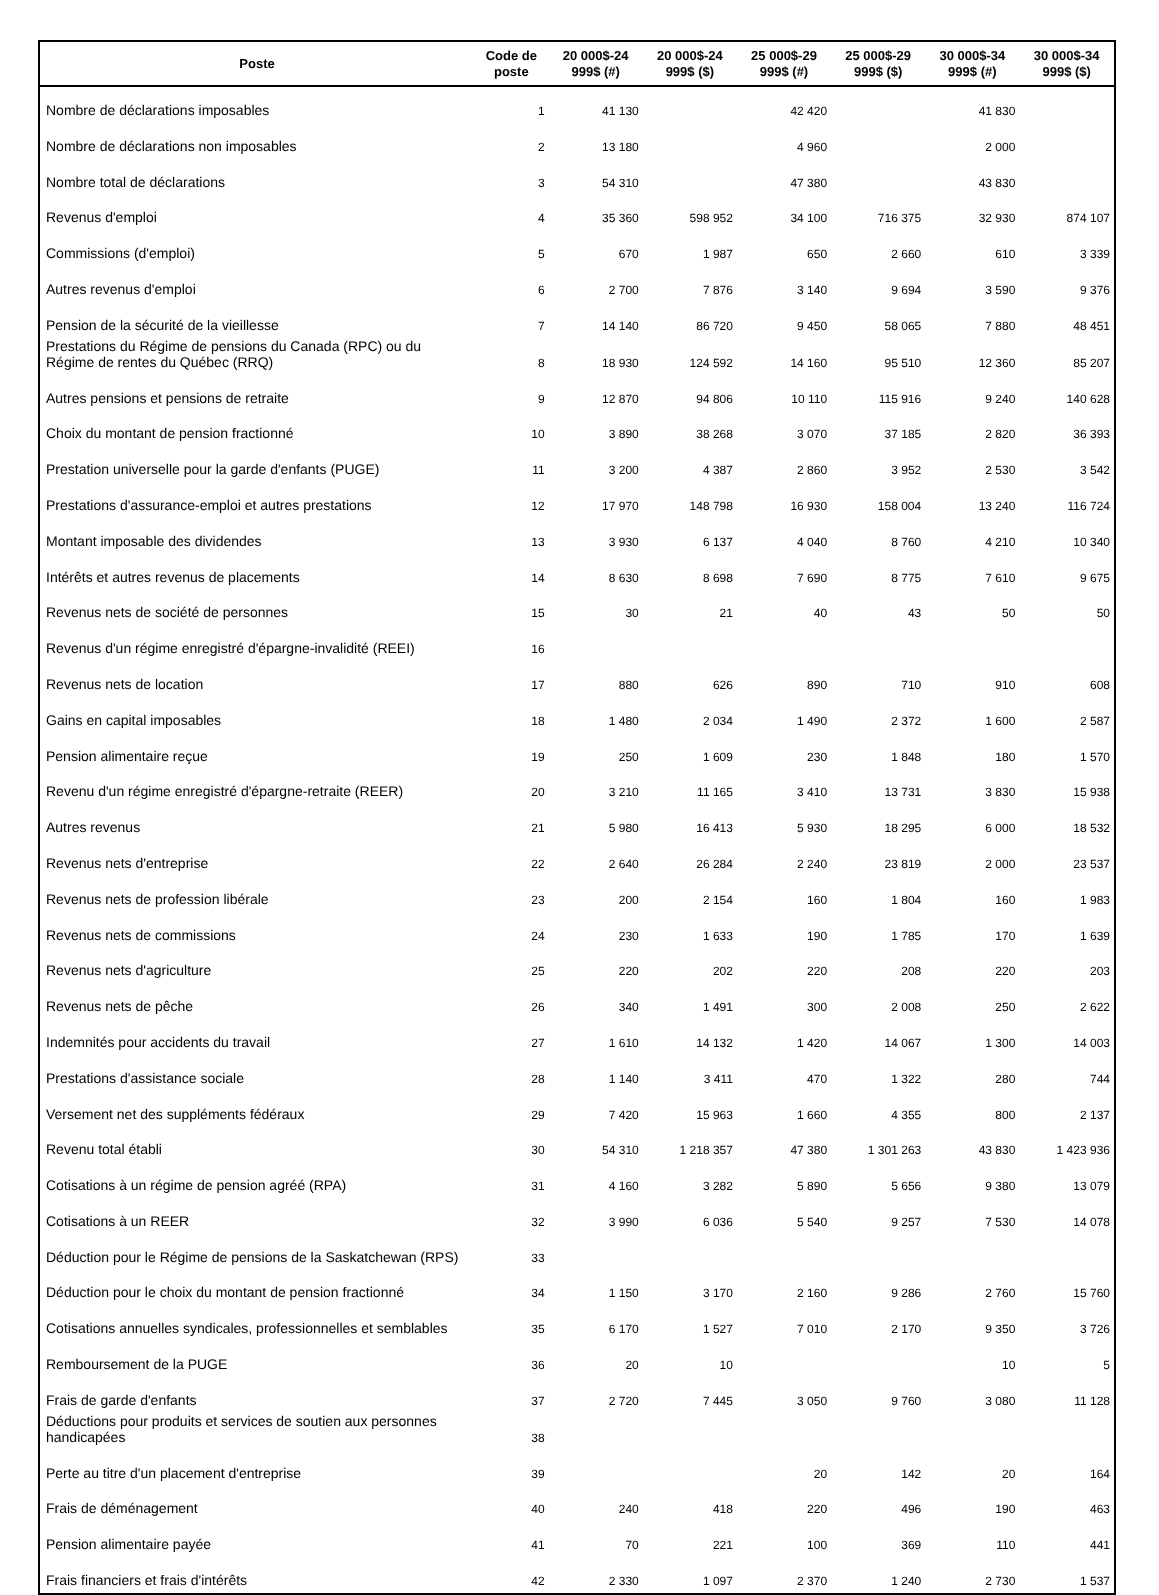| Poste | Code de poste | 20 000$-24 999$ (#) | 20 000$-24 999$ ($) | 25 000$-29 999$ (#) | 25 000$-29 999$ ($) | 30 000$-34 999$ (#) | 30 000$-34 999$ ($) |
| --- | --- | --- | --- | --- | --- | --- | --- |
| Nombre de déclarations imposables | 1 | 41 130 | | 42 420 | | 41 830 | |
| Nombre de déclarations non imposables | 2 | 13 180 | | 4 960 | | 2 000 | |
| Nombre total de déclarations | 3 | 54 310 | | 47 380 | | 43 830 | |
| Revenus d'emploi | 4 | 35 360 | 598 952 | 34 100 | 716 375 | 32 930 | 874 107 |
| Commissions (d'emploi) | 5 | 670 | 1 987 | 650 | 2 660 | 610 | 3 339 |
| Autres revenus d'emploi | 6 | 2 700 | 7 876 | 3 140 | 9 694 | 3 590 | 9 376 |
| Pension de la sécurité de la vieillesse | 7 | 14 140 | 86 720 | 9 450 | 58 065 | 7 880 | 48 451 |
| Prestations du Régime de pensions du Canada (RPC) ou du Régime de rentes du Québec (RRQ) | 8 | 18 930 | 124 592 | 14 160 | 95 510 | 12 360 | 85 207 |
| Autres pensions et pensions de retraite | 9 | 12 870 | 94 806 | 10 110 | 115 916 | 9 240 | 140 628 |
| Choix du montant de pension fractionné | 10 | 3 890 | 38 268 | 3 070 | 37 185 | 2 820 | 36 393 |
| Prestation universelle pour la garde d'enfants (PUGE) | 11 | 3 200 | 4 387 | 2 860 | 3 952 | 2 530 | 3 542 |
| Prestations d'assurance-emploi et autres prestations | 12 | 17 970 | 148 798 | 16 930 | 158 004 | 13 240 | 116 724 |
| Montant imposable des dividendes | 13 | 3 930 | 6 137 | 4 040 | 8 760 | 4 210 | 10 340 |
| Intérêts et autres revenus de placements | 14 | 8 630 | 8 698 | 7 690 | 8 775 | 7 610 | 9 675 |
| Revenus nets de société de personnes | 15 | 30 | 21 | 40 | 43 | 50 | 50 |
| Revenus d'un régime enregistré d'épargne-invalidité (REEI) | 16 | | | | | | |
| Revenus nets de location | 17 | 880 | 626 | 890 | 710 | 910 | 608 |
| Gains en capital imposables | 18 | 1 480 | 2 034 | 1 490 | 2 372 | 1 600 | 2 587 |
| Pension alimentaire reçue | 19 | 250 | 1 609 | 230 | 1 848 | 180 | 1 570 |
| Revenu d'un régime enregistré d'épargne-retraite (REER) | 20 | 3 210 | 11 165 | 3 410 | 13 731 | 3 830 | 15 938 |
| Autres revenus | 21 | 5 980 | 16 413 | 5 930 | 18 295 | 6 000 | 18 532 |
| Revenus nets d'entreprise | 22 | 2 640 | 26 284 | 2 240 | 23 819 | 2 000 | 23 537 |
| Revenus nets de profession libérale | 23 | 200 | 2 154 | 160 | 1 804 | 160 | 1 983 |
| Revenus nets de commissions | 24 | 230 | 1 633 | 190 | 1 785 | 170 | 1 639 |
| Revenus nets d'agriculture | 25 | 220 | 202 | 220 | 208 | 220 | 203 |
| Revenus nets de pêche | 26 | 340 | 1 491 | 300 | 2 008 | 250 | 2 622 |
| Indemnités pour accidents du travail | 27 | 1 610 | 14 132 | 1 420 | 14 067 | 1 300 | 14 003 |
| Prestations d'assistance sociale | 28 | 1 140 | 3 411 | 470 | 1 322 | 280 | 744 |
| Versement net des suppléments fédéraux | 29 | 7 420 | 15 963 | 1 660 | 4 355 | 800 | 2 137 |
| Revenu total établi | 30 | 54 310 | 1 218 357 | 47 380 | 1 301 263 | 43 830 | 1 423 936 |
| Cotisations à un régime de pension agréé (RPA) | 31 | 4 160 | 3 282 | 5 890 | 5 656 | 9 380 | 13 079 |
| Cotisations à un REER | 32 | 3 990 | 6 036 | 5 540 | 9 257 | 7 530 | 14 078 |
| Déduction pour le Régime de pensions de la Saskatchewan (RPS) | 33 | | | | | | |
| Déduction pour le choix du montant de pension fractionné | 34 | 1 150 | 3 170 | 2 160 | 9 286 | 2 760 | 15 760 |
| Cotisations annuelles syndicales, professionnelles et semblables | 35 | 6 170 | 1 527 | 7 010 | 2 170 | 9 350 | 3 726 |
| Remboursement de la PUGE | 36 | 20 | 10 | | | 10 | 5 |
| Frais de garde d'enfants | 37 | 2 720 | 7 445 | 3 050 | 9 760 | 3 080 | 11 128 |
| Déductions pour produits et services de soutien aux personnes handicapées | 38 | | | | | | |
| Perte au titre d'un placement d'entreprise | 39 | | | 20 | 142 | 20 | 164 |
| Frais de déménagement | 40 | 240 | 418 | 220 | 496 | 190 | 463 |
| Pension alimentaire payée | 41 | 70 | 221 | 100 | 369 | 110 | 441 |
| Frais financiers et frais d'intérêts | 42 | 2 330 | 1 097 | 2 370 | 1 240 | 2 730 | 1 537 |